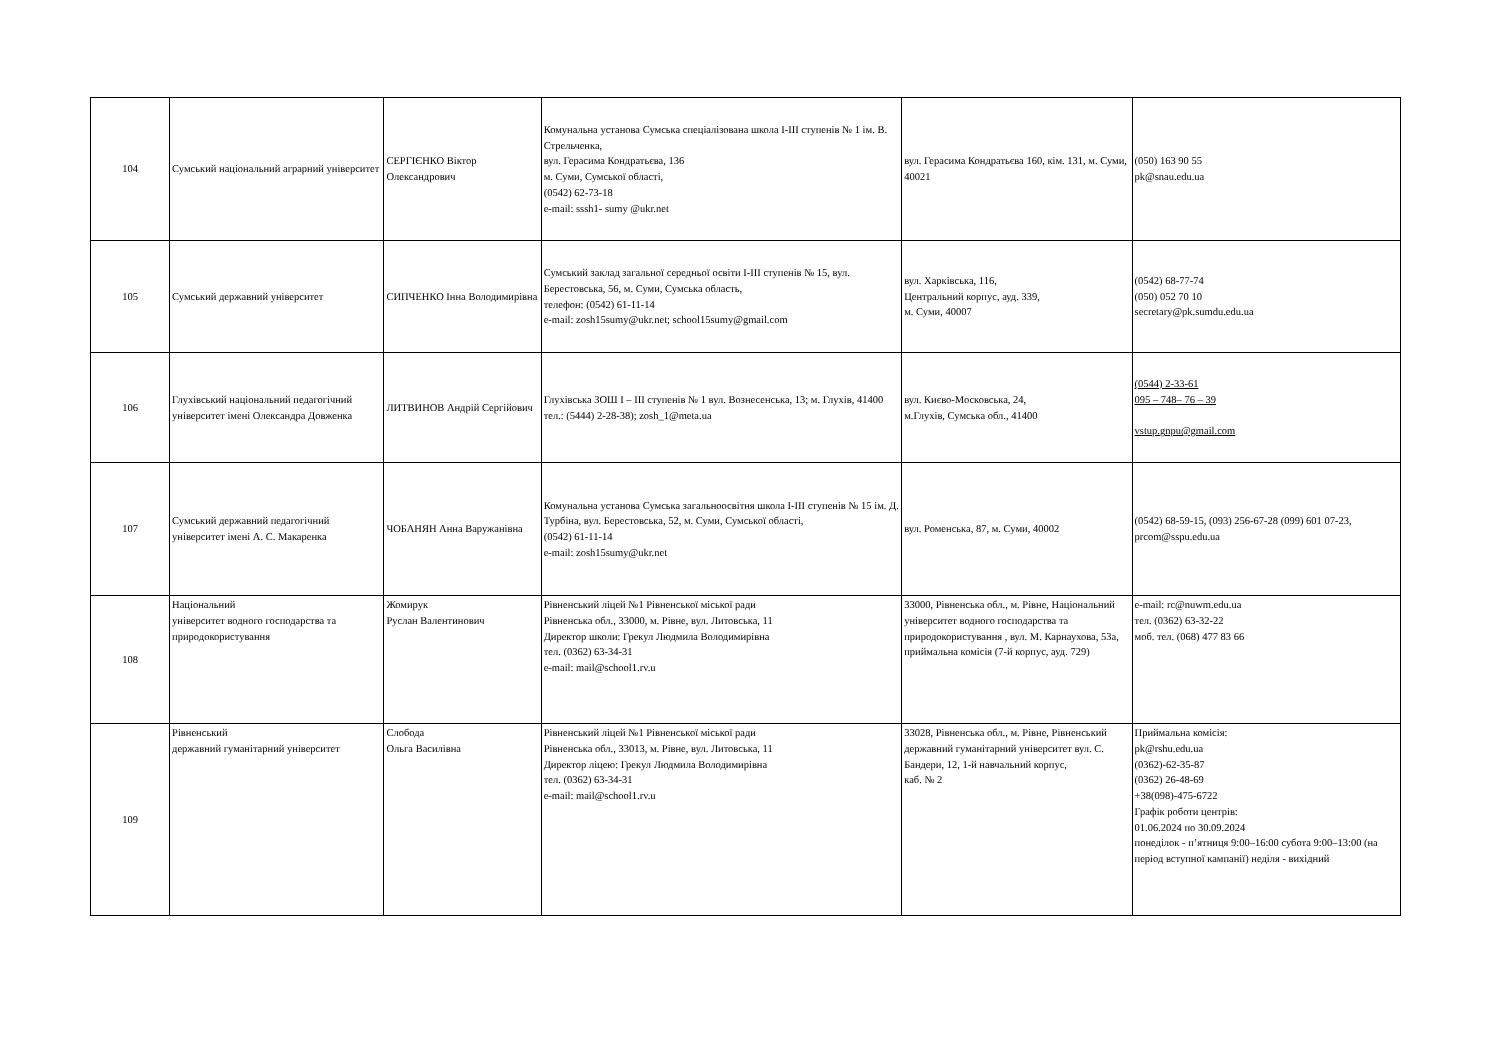| 104 | Сумський національний аграрний університет | СЕРГІЄНКО Віктор Олександрович | Комунальна установа Сумська спеціалізована школа І-ІІІ ступенів № 1 ім. В. Стрельченка, вул. Герасима Кондратьєва, 136 м. Суми, Сумської області, (0542) 62-73-18 e-mail: sssh1- sumy @ukr.net | вул. Герасима Кондратьєва 160, кім. 131, м. Суми, 40021 | (050) 163 90 55 pk@snau.edu.ua |
| 105 | Сумський державний університет | СИПЧЕНКО Інна Володимирівна | Сумський заклад загальної середньої освіти І-ІІІ ступенів № 15, вул. Берестовська, 56, м. Суми, Сумська область, телефон: (0542) 61-11-14 e-mail: zosh15sumy@ukr.net; school15sumy@gmail.com | вул. Харківська, 116, Центральний корпус, ауд. 339, м. Суми, 40007 | (0542) 68-77-74 (050) 052 70 10 secretary@pk.sumdu.edu.ua |
| 106 | Глухівський національний педагогічний університет імені Олександра Довженка | ЛИТВИНОВ Андрій Сергійович | Глухівська ЗОШ І – ІІІ ступенів № 1 вул. Вознесенська, 13; м. Глухів, 41400 тел.: (5444) 2-28-38); zosh_1@meta.ua | вул. Києво-Московська, 24, м.Глухів, Сумська обл., 41400 | (0544) 2-33-61 095 – 748– 76 – 39 vstup.gnpu@gmail.com |
| 107 | Сумський державний педагогічний університет імені А. С. Макаренка | ЧОБАНЯН Анна Варужанівна | Комунальна установа Сумська загальноосвітня школа І-ІІІ ступенів № 15 ім. Д. Турбіна, вул. Берестовська, 52, м. Суми, Сумської області, (0542) 61-11-14 e-mail: zosh15sumy@ukr.net | вул. Роменська, 87, м. Суми, 40002 | (0542) 68-59-15, (093) 256-67-28 (099) 601 07-23, prcom@sspu.edu.ua |
| 108 | Національний університет водного господарства та природокористування | Жомирук Руслан Валентинович | Рівненський ліцей №1 Рівненської міської ради Рівненська обл., 33000, м. Рівне, вул. Литовська, 11 Директор школи: Грекул Людмила Володимирівна тел. (0362) 63-34-31 e-mail: mail@school1.rv.u | 33000, Рівненська обл., м. Рівне, Національний університет водного господарства та природокористування , вул. М. Карнаухова, 53а, приймальна комісія (7-й корпус, ауд. 729) | e-mail: rc@nuwm.edu.ua тел. (0362) 63-32-22 моб. тел. (068) 477 83 66 |
| 109 | Рівненський державний гуманітарний університет | Слобода Ольга Василівна | Рівненський ліцей №1 Рівненської міської ради Рівненська обл., 33013, м. Рівне, вул. Литовська, 11 Директор ліцею: Грекул Людмила Володимирівна тел. (0362) 63-34-31 e-mail: mail@school1.rv.u | 33028, Рівненська обл., м. Рівне, Рівненський державний гуманітарний університет вул. С. Бандери, 12, 1-й навчальний корпус, каб. № 2 | Приймальна комісія: pk@rshu.edu.ua (0362)-62-35-87 (0362) 26-48-69 +38(098)-475-6722 Графік роботи центрів: 01.06.2024 по 30.09.2024 понеділок - п’ятниця 9:00–16:00 субота 9:00–13:00 (на період вступної кампанії) неділя - вихідний |